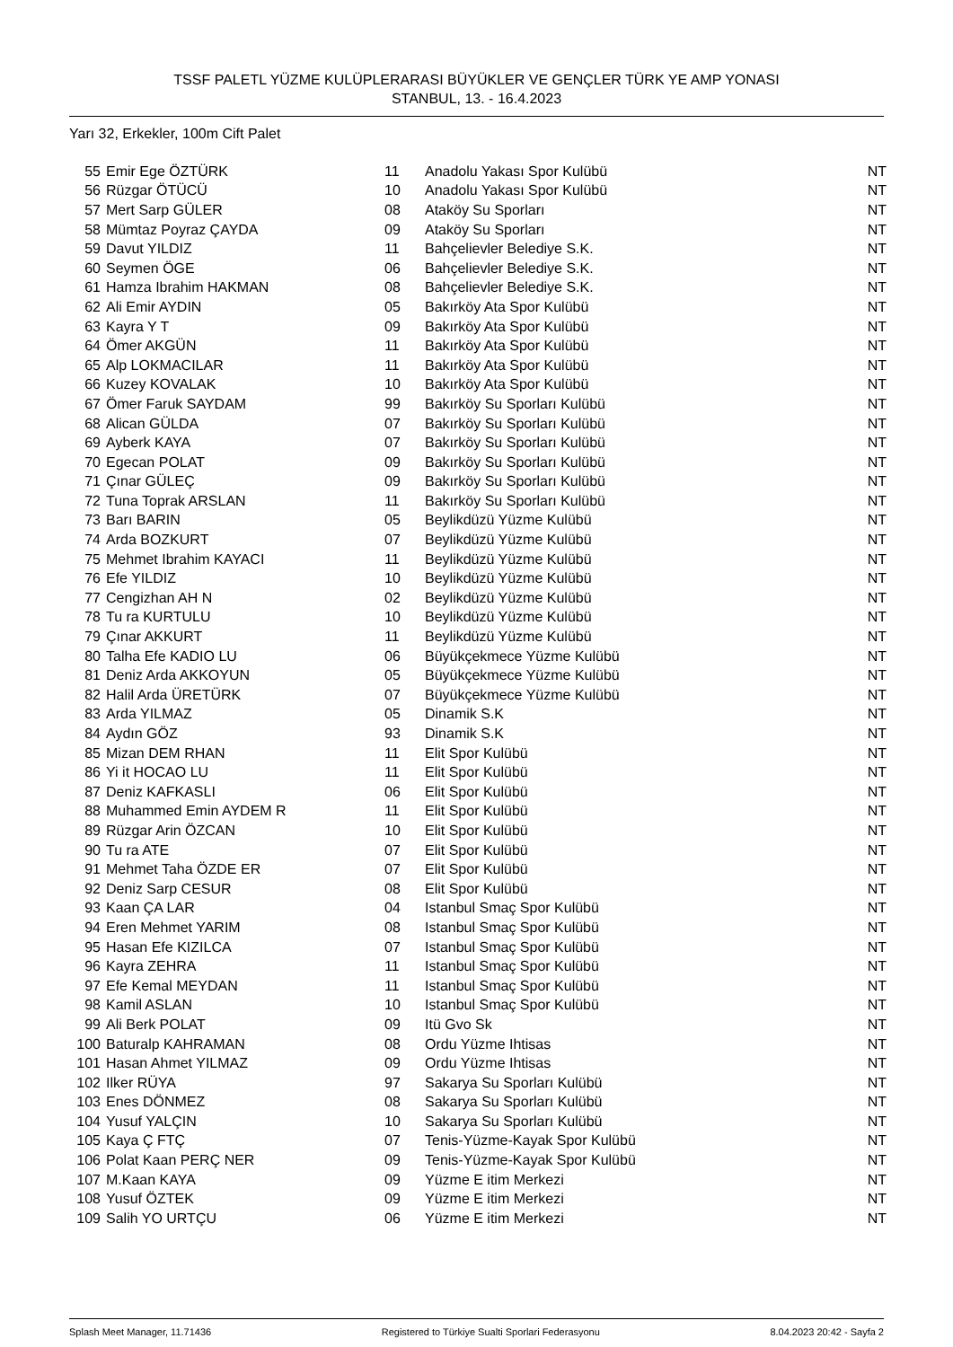TSSF PALETL YÜZME KULÜPLERARASI BÜYÜKLER VE GENÇLER TÜRK YE AMP YONASI
STANBUL, 13. - 16.4.2023
Yarı 32, Erkekler, 100m Cift Palet
| 55 | Emir Ege ÖZTÜRK | 11 | Anadolu Yakası Spor Kulübü | NT |
| 56 | Rüzgar ÖTÜCÜ | 10 | Anadolu Yakası Spor Kulübü | NT |
| 57 | Mert Sarp GÜLER | 08 | Ataköy Su Sporları | NT |
| 58 | Mümtaz Poyraz ÇAYDA | 09 | Ataköy Su Sporları | NT |
| 59 | Davut YILDIZ | 11 | Bahçelievler Belediye S.K. | NT |
| 60 | Seymen ÖGE | 06 | Bahçelievler Belediye S.K. | NT |
| 61 | Hamza Ibrahim HAKMAN | 08 | Bahçelievler Belediye S.K. | NT |
| 62 | Ali Emir AYDIN | 05 | Bakırköy Ata Spor Kulübü | NT |
| 63 | Kayra Y T | 09 | Bakırköy Ata Spor Kulübü | NT |
| 64 | Ömer AKGÜN | 11 | Bakırköy Ata Spor Kulübü | NT |
| 65 | Alp LOKMACILAR | 11 | Bakırköy Ata Spor Kulübü | NT |
| 66 | Kuzey KOVALAK | 10 | Bakırköy Ata Spor Kulübü | NT |
| 67 | Ömer Faruk SAYDAM | 99 | Bakırköy Su Sporları Kulübü | NT |
| 68 | Alican GÜLDA | 07 | Bakırköy Su Sporları Kulübü | NT |
| 69 | Ayberk KAYA | 07 | Bakırköy Su Sporları Kulübü | NT |
| 70 | Egecan POLAT | 09 | Bakırköy Su Sporları Kulübü | NT |
| 71 | Çınar GÜLEÇ | 09 | Bakırköy Su Sporları Kulübü | NT |
| 72 | Tuna Toprak ARSLAN | 11 | Bakırköy Su Sporları Kulübü | NT |
| 73 | Barı BARIN | 05 | Beylikdüzü Yüzme Kulübü | NT |
| 74 | Arda BOZKURT | 07 | Beylikdüzü Yüzme Kulübü | NT |
| 75 | Mehmet Ibrahim KAYACI | 11 | Beylikdüzü Yüzme Kulübü | NT |
| 76 | Efe YILDIZ | 10 | Beylikdüzü Yüzme Kulübü | NT |
| 77 | Cengizhan AH N | 02 | Beylikdüzü Yüzme Kulübü | NT |
| 78 | Tu ra KURTULU | 10 | Beylikdüzü Yüzme Kulübü | NT |
| 79 | Çınar AKKURT | 11 | Beylikdüzü Yüzme Kulübü | NT |
| 80 | Talha Efe KADIO LU | 06 | Büyükçekmece Yüzme Kulübü | NT |
| 81 | Deniz Arda AKKOYUN | 05 | Büyükçekmece Yüzme Kulübü | NT |
| 82 | Halil Arda ÜRETÜRK | 07 | Büyükçekmece Yüzme Kulübü | NT |
| 83 | Arda YILMAZ | 05 | Dinamik S.K | NT |
| 84 | Aydın GÖZ | 93 | Dinamik S.K | NT |
| 85 | Mizan DEM RHAN | 11 | Elit Spor Kulübü | NT |
| 86 | Yi it HOCAO LU | 11 | Elit Spor Kulübü | NT |
| 87 | Deniz KAFKASLI | 06 | Elit Spor Kulübü | NT |
| 88 | Muhammed Emin AYDEM R | 11 | Elit Spor Kulübü | NT |
| 89 | Rüzgar Arin ÖZCAN | 10 | Elit Spor Kulübü | NT |
| 90 | Tu ra ATE | 07 | Elit Spor Kulübü | NT |
| 91 | Mehmet Taha ÖZDE ER | 07 | Elit Spor Kulübü | NT |
| 92 | Deniz Sarp CESUR | 08 | Elit Spor Kulübü | NT |
| 93 | Kaan ÇA LAR | 04 | Istanbul Smaç Spor Kulübü | NT |
| 94 | Eren Mehmet YARIM | 08 | Istanbul Smaç Spor Kulübü | NT |
| 95 | Hasan Efe KIZILCA | 07 | Istanbul Smaç Spor Kulübü | NT |
| 96 | Kayra ZEHRA | 11 | Istanbul Smaç Spor Kulübü | NT |
| 97 | Efe Kemal MEYDAN | 11 | Istanbul Smaç Spor Kulübü | NT |
| 98 | Kamil ASLAN | 10 | Istanbul Smaç Spor Kulübü | NT |
| 99 | Ali Berk POLAT | 09 | Itü Gvo Sk | NT |
| 100 | Baturalp KAHRAMAN | 08 | Ordu Yüzme Ihtisas | NT |
| 101 | Hasan Ahmet YILMAZ | 09 | Ordu Yüzme Ihtisas | NT |
| 102 | Ilker RÜYA | 97 | Sakarya Su Sporları Kulübü | NT |
| 103 | Enes DÖNMEZ | 08 | Sakarya Su Sporları Kulübü | NT |
| 104 | Yusuf YALÇIN | 10 | Sakarya Su Sporları Kulübü | NT |
| 105 | Kaya Ç FTÇ | 07 | Tenis-Yüzme-Kayak Spor Kulübü | NT |
| 106 | Polat Kaan PERÇ NER | 09 | Tenis-Yüzme-Kayak Spor Kulübü | NT |
| 107 | M.Kaan KAYA | 09 | Yüzme E itim Merkezi | NT |
| 108 | Yusuf ÖZTEK | 09 | Yüzme E itim Merkezi | NT |
| 109 | Salih YO URTÇU | 06 | Yüzme E itim Merkezi | NT |
Splash Meet Manager, 11.71436 Registered to Türkiye Sualti Sporlari Federasyonu 8.04.2023 20:42 - Sayfa 2